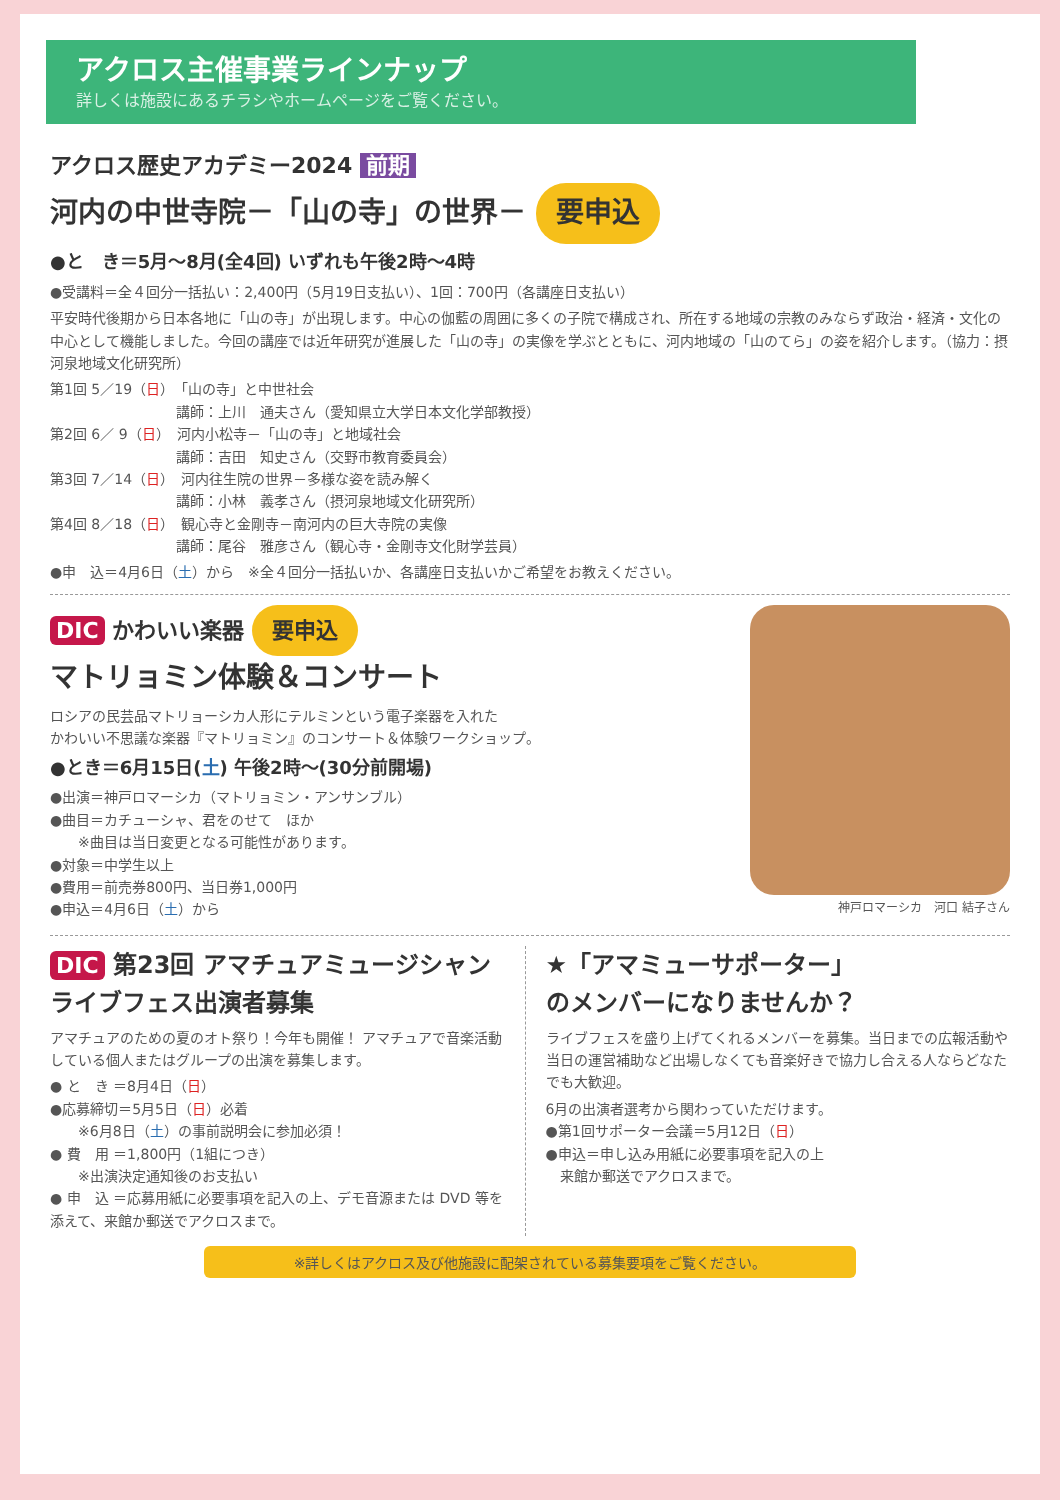アクロス主催事業ラインナップ
詳しくは施設にあるチラシやホームページをご覧ください。
アクロス歴史アカデミー2024 前期
河内の中世寺院－「山の寺」の世界－ 要申込
●と　き＝5月～8月(全4回) いずれも午後2時～4時
●受講料＝全４回分一括払い：2,400円（5月19日支払い）、1回：700円（各講座日支払い）
平安時代後期から日本各地に「山の寺」が出現します。中心の伽藍の周囲に多くの子院で構成され、所在する地域の宗教のみならず政治・経済・文化の中心として機能しました。今回の講座では近年研究が進展した「山の寺」の実像を学ぶとともに、河内地域の「山のてら」の姿を紹介します。（協力：摂河泉地域文化研究所）
第1回 5／19（日）　「山の寺」と中世社会
　　　　　　　　　講師：上川　通夫さん（愛知県立大学日本文化学部教授）
第2回 6／ 9（日）　河内小松寺－「山の寺」と地域社会
　　　　　　　　　講師：吉田　知史さん（交野市教育委員会）
第3回 7／14（日）　河内往生院の世界－多様な姿を読み解く
　　　　　　　　　講師：小林　義孝さん（摂河泉地域文化研究所）
第4回 8／18（日）　観心寺と金剛寺－南河内の巨大寺院の実像
　　　　　　　　　講師：尾谷　雅彦さん（観心寺・金剛寺文化財学芸員）
●申　込＝4月6日（土）から　※全４回分一括払いか、各講座日支払いかご希望をお教えください。
DIC かわいい楽器 要申込
マトリョミン体験＆コンサート
ロシアの民芸品マトリョーシカ人形にテルミンという電子楽器を入れた
かわいい不思議な楽器『マトリョミン』のコンサート＆体験ワークショップ。
●とき＝6月15日(土) 午後2時～(30分前開場)
●出演＝神戸ロマーシカ（マトリョミン・アンサンブル）
●曲目＝カチューシャ、君をのせて　ほか
　　※曲目は当日変更となる可能性があります。
●対象＝中学生以上
●費用＝前売券800円、当日券1,000円
●申込＝4月6日（土）から
神戸ロマーシカ　河口 結子さん
DIC 第23回 アマチュアミュージシャン
ライブフェス出演者募集
アマチュアのための夏のオト祭り！今年も開催！ アマチュアで音楽活動している個人またはグループの出演を募集します。
● と　き ＝8月4日（日）
●応募締切＝5月5日（日）必着
　　※6月8日（土）の事前説明会に参加必須！
● 費　用 ＝1,800円（1組につき）
　　※出演決定通知後のお支払い
● 申　込 ＝応募用紙に必要事項を記入の上、デモ音源または DVD 等を添えて、来館か郵送でアクロスまで。
★「アマミューサポーター」
のメンバーになりませんか？
ライブフェスを盛り上げてくれるメンバーを募集。当日までの広報活動や当日の運営補助など出場しなくても音楽好きで協力し合える人ならどなたでも大歓迎。
6月の出演者選考から関わっていただけます。
●第1回サポーター会議＝5月12日（日）
●申込＝申し込み用紙に必要事項を記入の上
　来館か郵送でアクロスまで。
※詳しくはアクロス及び他施設に配架されている募集要項をご覧ください。